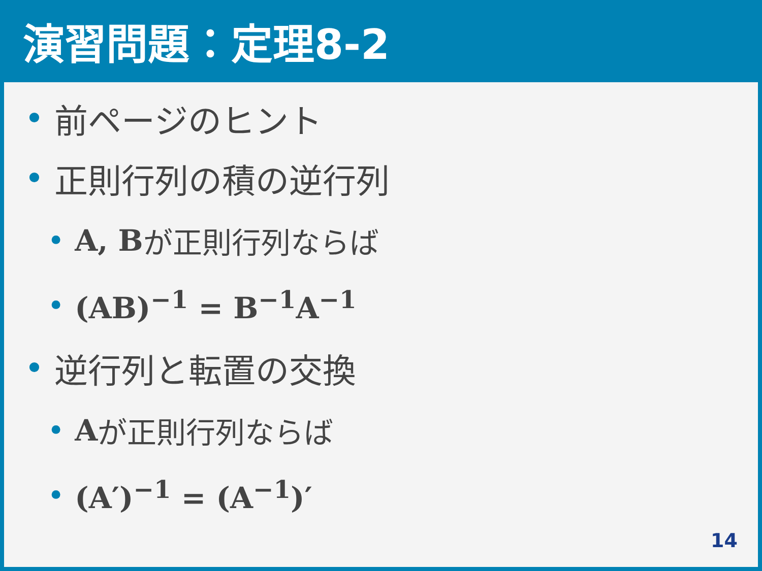演習問題：定理8-2
• 前ページのヒント
• 正則行列の積の逆行列
• A, B が正則行列ならば
• (AB)<sup>−1</sup> = B<sup>−1</sup>A<sup>−1</sup>
• 逆行列と転置の交換
• A が正則行列ならば
• (A′)<sup>−1</sup> = (A<sup>−1</sup>)′
14